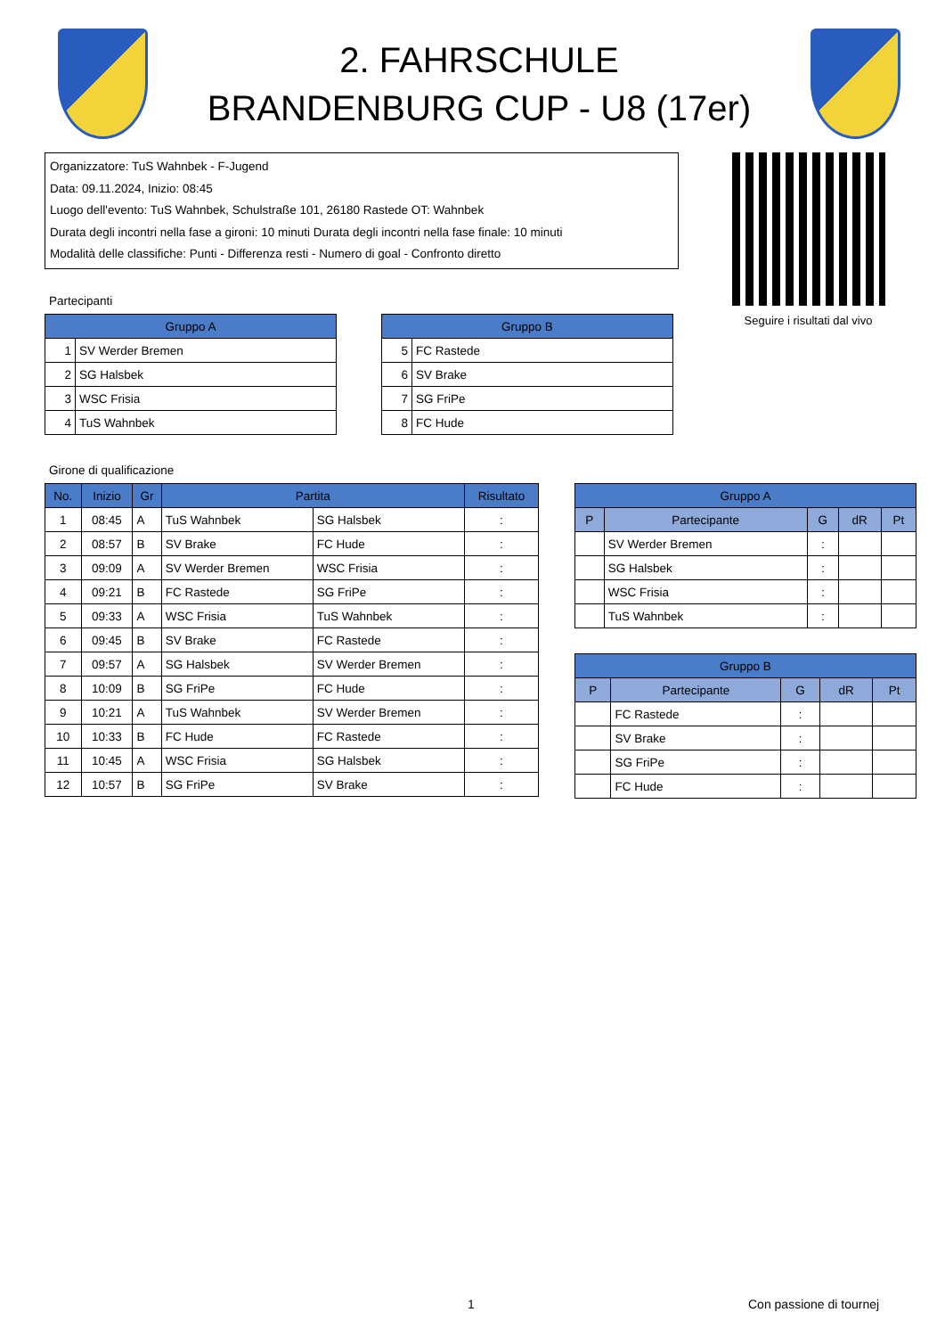2. FAHRSCHULE
BRANDENBURG CUP - U8 (17er)
Organizzatore: TuS Wahnbek - F-Jugend
Data: 09.11.2024, Inizio: 08:45
Luogo dell'evento: TuS Wahnbek, Schulstraße 101, 26180 Rastede OT: Wahnbek
Durata degli incontri nella fase a gironi: 10 minuti Durata degli incontri nella fase finale: 10 minuti
Modalità delle classifiche: Punti - Differenza resti - Numero di goal - Confronto diretto
Seguire i risultati dal vivo
Partecipanti
| Gruppo A | |
| --- | --- |
| 1 | SV Werder Bremen |
| 2 | SG Halsbek |
| 3 | WSC Frisia |
| 4 | TuS Wahnbek |
| Gruppo B | |
| --- | --- |
| 5 | FC Rastede |
| 6 | SV Brake |
| 7 | SG FriPe |
| 8 | FC Hude |
Girone di qualificazione
| No. | Inizio | Gr | Partita | | Risultato |
| --- | --- | --- | --- | --- | --- |
| 1 | 08:45 | A | TuS Wahnbek | SG Halsbek | : |
| 2 | 08:57 | B | SV Brake | FC Hude | : |
| 3 | 09:09 | A | SV Werder Bremen | WSC Frisia | : |
| 4 | 09:21 | B | FC Rastede | SG FriPe | : |
| 5 | 09:33 | A | WSC Frisia | TuS Wahnbek | : |
| 6 | 09:45 | B | SV Brake | FC Rastede | : |
| 7 | 09:57 | A | SG Halsbek | SV Werder Bremen | : |
| 8 | 10:09 | B | SG FriPe | FC Hude | : |
| 9 | 10:21 | A | TuS Wahnbek | SV Werder Bremen | : |
| 10 | 10:33 | B | FC Hude | FC Rastede | : |
| 11 | 10:45 | A | WSC Frisia | SG Halsbek | : |
| 12 | 10:57 | B | SG FriPe | SV Brake | : |
| Gruppo A | | | | |
| --- | --- | --- | --- | --- |
| P | Partecipante | G | dR | Pt |
| | SV Werder Bremen | : | | |
| | SG Halsbek | : | | |
| | WSC Frisia | : | | |
| | TuS Wahnbek | : | | |
| Gruppo B | | | | |
| --- | --- | --- | --- | --- |
| P | Partecipante | G | dR | Pt |
| | FC Rastede | : | | |
| | SV Brake | : | | |
| | SG FriPe | : | | |
| | FC Hude | : | | |
1 Con passione di tournej